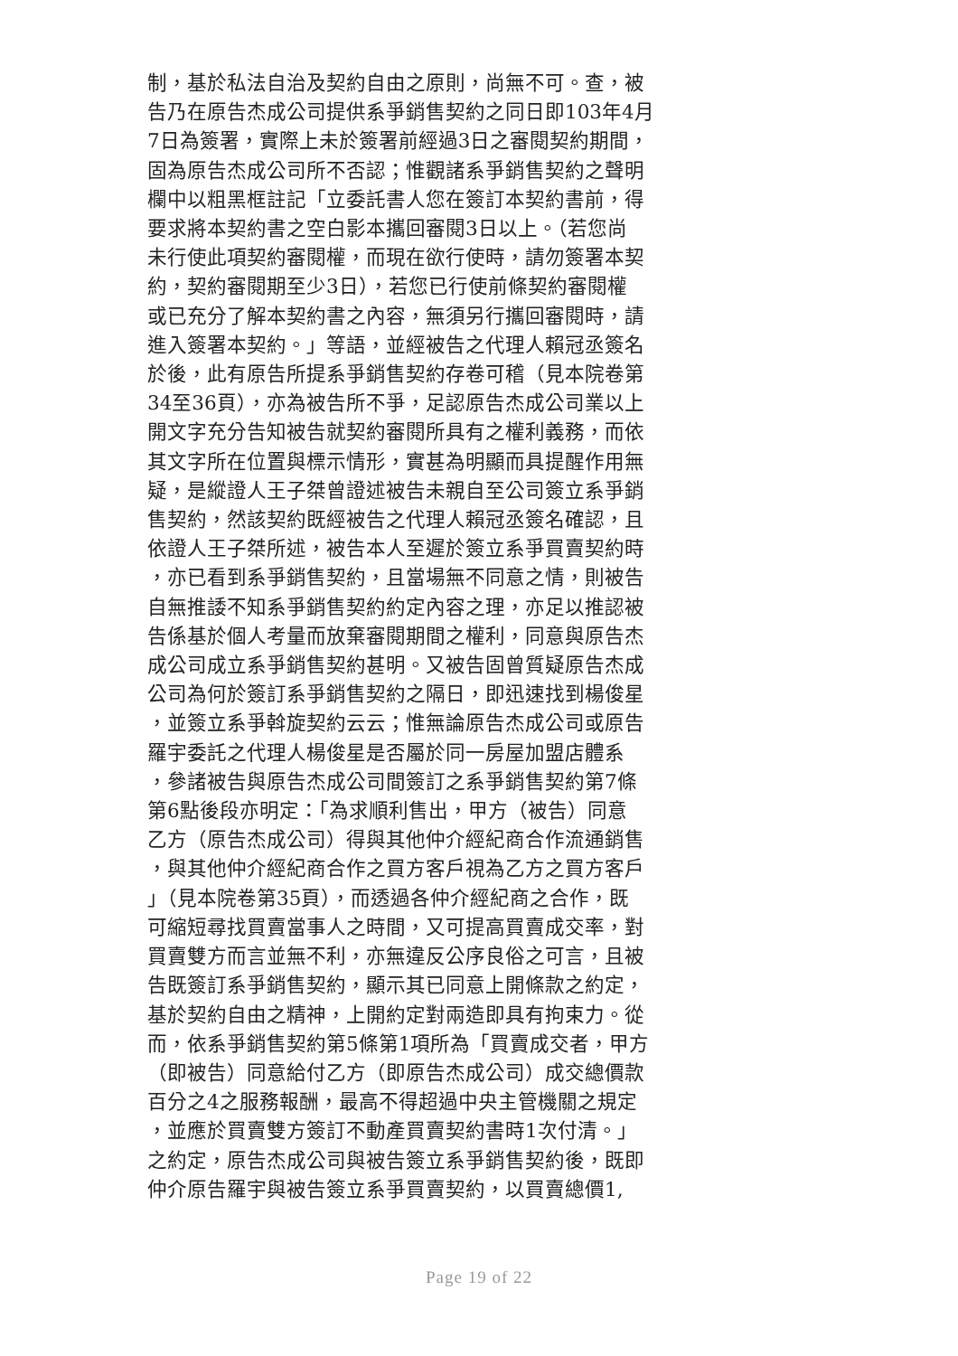制，基於私法自治及契約自由之原則，尚無不可。查，被
告乃在原告杰成公司提供系爭銷售契約之同日即103年4月
7日為簽署，實際上未於簽署前經過3日之審閱契約期間，
固為原告杰成公司所不否認；惟觀諸系爭銷售契約之聲明
欄中以粗黑框註記「立委託書人您在簽訂本契約書前，得
要求將本契約書之空白影本攜回審閱3日以上。（若您尚
未行使此項契約審閱權，而現在欲行使時，請勿簽署本契
約，契約審閱期至少3日），若您已行使前條契約審閱權
或已充分了解本契約書之內容，無須另行攜回審閱時，請
進入簽署本契約。」等語，並經被告之代理人賴冠丞簽名
於後，此有原告所提系爭銷售契約存卷可稽（見本院卷第
34至36頁），亦為被告所不爭，足認原告杰成公司業以上
開文字充分告知被告就契約審閱所具有之權利義務，而依
其文字所在位置與標示情形，實甚為明顯而具提醒作用無
疑，是縱證人王子桀曾證述被告未親自至公司簽立系爭銷
售契約，然該契約既經被告之代理人賴冠丞簽名確認，且
依證人王子桀所述，被告本人至遲於簽立系爭買賣契約時
，亦已看到系爭銷售契約，且當場無不同意之情，則被告
自無推諉不知系爭銷售契約約定內容之理，亦足以推認被
告係基於個人考量而放棄審閱期間之權利，同意與原告杰
成公司成立系爭銷售契約甚明。又被告固曾質疑原告杰成
公司為何於簽訂系爭銷售契約之隔日，即迅速找到楊俊星
，並簽立系爭斡旋契約云云；惟無論原告杰成公司或原告
羅宇委託之代理人楊俊星是否屬於同一房屋加盟店體系
，參諸被告與原告杰成公司間簽訂之系爭銷售契約第7條
第6點後段亦明定：「為求順利售出，甲方（被告）同意
乙方（原告杰成公司）得與其他仲介經紀商合作流通銷售
，與其他仲介經紀商合作之買方客戶視為乙方之買方客戶
」（見本院卷第35頁），而透過各仲介經紀商之合作，既
可縮短尋找買賣當事人之時間，又可提高買賣成交率，對
買賣雙方而言並無不利，亦無違反公序良俗之可言，且被
告既簽訂系爭銷售契約，顯示其已同意上開條款之約定，
基於契約自由之精神，上開約定對兩造即具有拘束力。從
而，依系爭銷售契約第5條第1項所為「買賣成交者，甲方
（即被告）同意給付乙方（即原告杰成公司）成交總價款
百分之4之服務報酬，最高不得超過中央主管機關之規定
，並應於買賣雙方簽訂不動產買賣契約書時1次付清。」
之約定，原告杰成公司與被告簽立系爭銷售契約後，既即
仲介原告羅宇與被告簽立系爭買賣契約，以買賣總價1,
Page 19 of 22